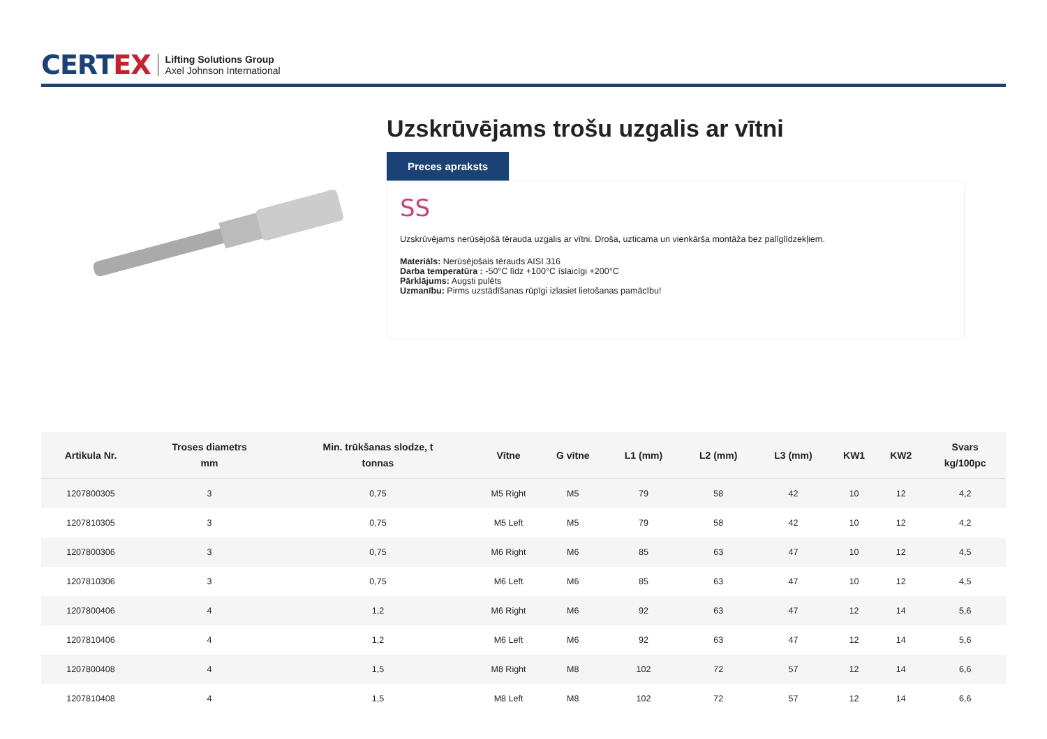CERTEX
Lifting Solutions Group
Axel Johnson International
Uzskrūvējams trošu uzgalis ar vītni
Preces apraksts
SS
Uzskrūvējams nerūsējošā tērauda uzgalis ar vītni. Droša, uzticama un vienkārša montāža bez palīglīdzekļiem.
Materiāls: Nerūsējošais tērauds AISI 316
Darba temperatūra : -50°C līdz +100°C īslaicīgi +200°C
Pārklājums: Augsti pulēts
Uzmanību: Pirms uzstādīšanas rūpīgi izlasiet lietošanas pamācību!
| Artikula Nr. | Troses diametrs mm | Min. trūkšanas slodze, t tonnas | Vītne | G vītne | L1 (mm) | L2 (mm) | L3 (mm) | KW1 | KW2 | Svars kg/100pc |
| --- | --- | --- | --- | --- | --- | --- | --- | --- | --- | --- |
| 1207800305 | 3 | 0,75 | M5 Right | M5 | 79 | 58 | 42 | 10 | 12 | 4,2 |
| 1207810305 | 3 | 0,75 | M5 Left | M5 | 79 | 58 | 42 | 10 | 12 | 4,2 |
| 1207800306 | 3 | 0,75 | M6 Right | M6 | 85 | 63 | 47 | 10 | 12 | 4,5 |
| 1207810306 | 3 | 0,75 | M6 Left | M6 | 85 | 63 | 47 | 10 | 12 | 4,5 |
| 1207800406 | 4 | 1,2 | M6 Right | M6 | 92 | 63 | 47 | 12 | 14 | 5,6 |
| 1207810406 | 4 | 1,2 | M6 Left | M6 | 92 | 63 | 47 | 12 | 14 | 5,6 |
| 1207800408 | 4 | 1,5 | M8 Right | M8 | 102 | 72 | 57 | 12 | 14 | 6,6 |
| 1207810408 | 4 | 1,5 | M8 Left | M8 | 102 | 72 | 57 | 12 | 14 | 6,6 |